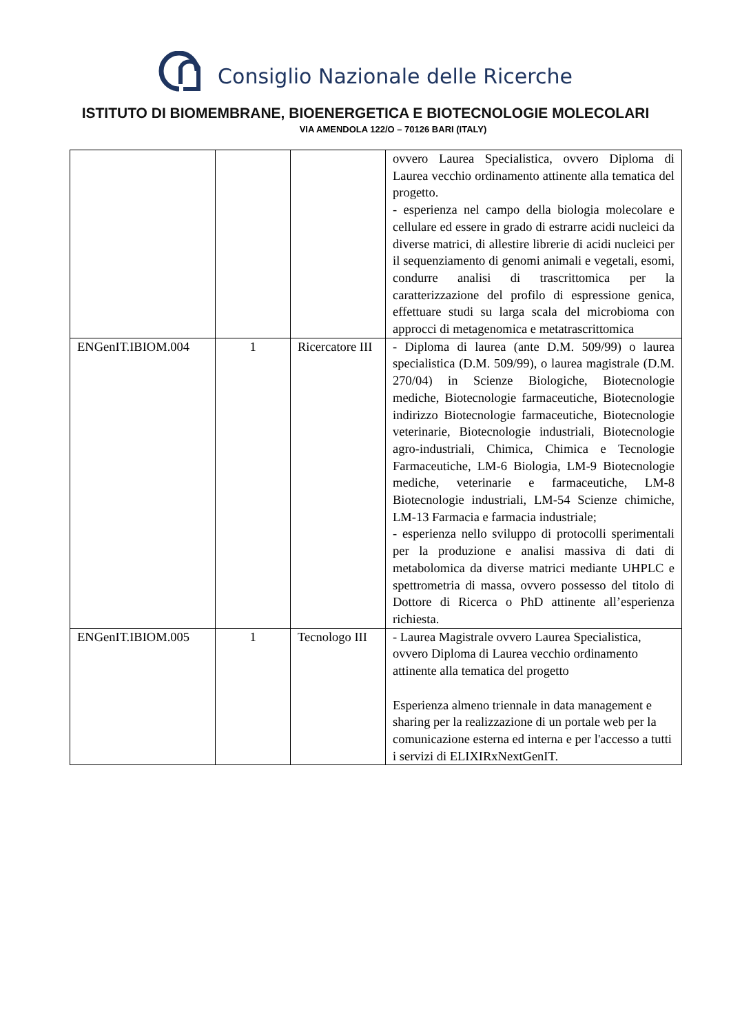Consiglio Nazionale delle Ricerche
ISTITUTO DI BIOMEMBRANE, BIOENERGETICA E BIOTECNOLOGIE MOLECOLARI
VIA AMENDOLA 122/O – 70126 BARI (ITALY)
| | | | ovvero Laurea Specialistica, ovvero Diploma di Laurea vecchio ordinamento attinente alla tematica del progetto. - esperienza nel campo della biologia molecolare e cellulare ed essere in grado di estrarre acidi nucleici da diverse matrici, di allestire librerie di acidi nucleici per il sequenziamento di genomi animali e vegetali, esomi, condurre analisi di trascrittomica per la caratterizzazione del profilo di espressione genica, effettuare studi su larga scala del microbioma con approcci di metagenomica e metatrascrittomica |
| ENGenIT.IBIOM.004 | 1 | Ricercatore III | - Diploma di laurea (ante D.M. 509/99) o laurea specialistica (D.M. 509/99), o laurea magistrale (D.M. 270/04) in Scienze Biologiche, Biotecnologie mediche, Biotecnologie farmaceutiche, Biotecnologie indirizzo Biotecnologie farmaceutiche, Biotecnologie veterinarie, Biotecnologie industriali, Biotecnologie agro-industriali, Chimica, Chimica e Tecnologie Farmaceutiche, LM-6 Biologia, LM-9 Biotecnologie mediche, veterinarie e farmaceutiche, LM-8 Biotecnologie industriali, LM-54 Scienze chimiche, LM-13 Farmacia e farmacia industriale; - esperienza nello sviluppo di protocolli sperimentali per la produzione e analisi massiva di dati di metabolomica da diverse matrici mediante UHPLC e spettrometria di massa, ovvero possesso del titolo di Dottore di Ricerca o PhD attinente all’esperienza richiesta. |
| ENGenIT.IBIOM.005 | 1 | Tecnologo III | - Laurea Magistrale ovvero Laurea Specialistica, ovvero Diploma di Laurea vecchio ordinamento attinente alla tematica del progetto Esperienza almeno triennale in data management e sharing per la realizzazione di un portale web per la comunicazione esterna ed interna e per l'accesso a tutti i servizi di ELIXIRxNextGenIT. |